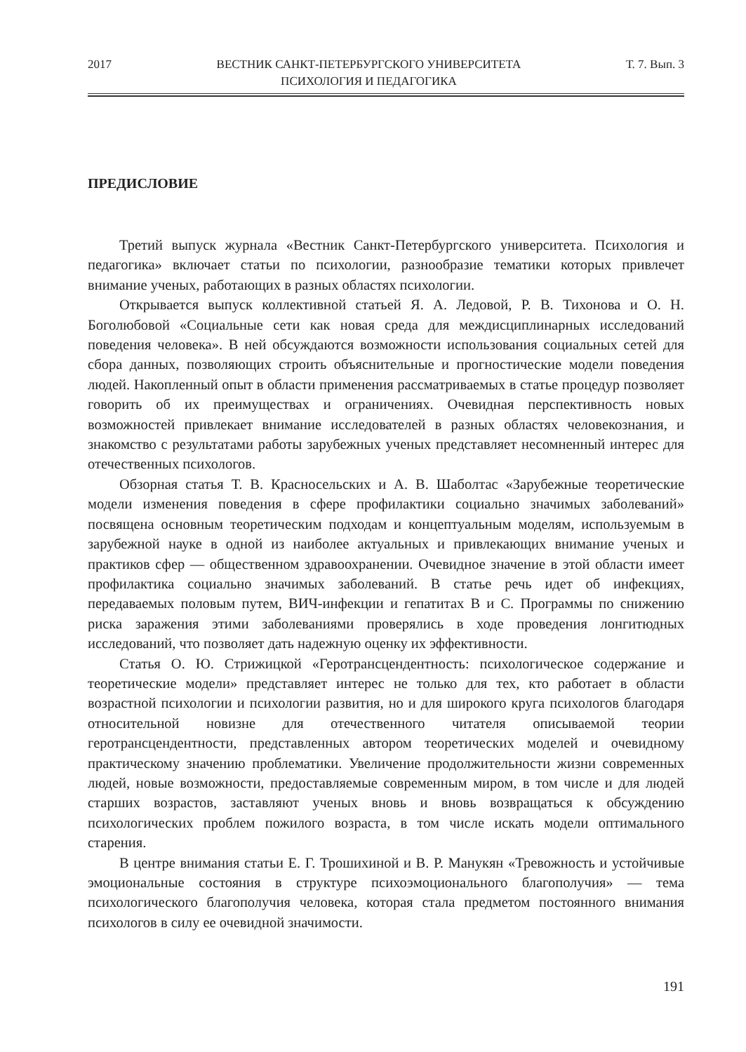2017 ВЕСТНИК САНКТ-ПЕТЕРБУРГСКОГО УНИВЕРСИТЕТА
ПСИХОЛОГИЯ И ПЕДАГОГИКА Т. 7. Вып. 3
ПРЕДИСЛОВИЕ
Третий выпуск журнала «Вестник Санкт-Петербургского университета. Психология и педагогика» включает статьи по психологии, разнообразие тематики которых привлечет внимание ученых, работающих в разных областях психологии.
Открывается выпуск коллективной статьей Я. А. Ледовой, Р. В. Тихонова и О. Н. Боголюбовой «Социальные сети как новая среда для междисциплинарных исследований поведения человека». В ней обсуждаются возможности использования социальных сетей для сбора данных, позволяющих строить объяснительные и прогностические модели поведения людей. Накопленный опыт в области применения рассматриваемых в статье процедур позволяет говорить об их преимуществах и ограничениях. Очевидная перспективность новых возможностей привлекает внимание исследователей в разных областях человекознания, и знакомство с результатами работы зарубежных ученых представляет несомненный интерес для отечественных психологов.
Обзорная статья Т. В. Красносельских и А. В. Шаболтас «Зарубежные теоретические модели изменения поведения в сфере профилактики социально значимых заболеваний» посвящена основным теоретическим подходам и концептуальным моделям, используемым в зарубежной науке в одной из наиболее актуальных и привлекающих внимание ученых и практиков сфер — общественном здравоохранении. Очевидное значение в этой области имеет профилактика социально значимых заболеваний. В статье речь идет об инфекциях, передаваемых половым путем, ВИЧ-инфекции и гепатитах B и C. Программы по снижению риска заражения этими заболеваниями проверялись в ходе проведения лонгитюдных исследований, что позволяет дать надежную оценку их эффективности.
Статья О. Ю. Стрижицкой «Геротрансцендентность: психологическое содержание и теоретические модели» представляет интерес не только для тех, кто работает в области возрастной психологии и психологии развития, но и для широкого круга психологов благодаря относительной новизне для отечественного читателя описываемой теории геротрансцендентности, представленных автором теоретических моделей и очевидному практическому значению проблематики. Увеличение продолжительности жизни современных людей, новые возможности, предоставляемые современным миром, в том числе и для людей старших возрастов, заставляют ученых вновь и вновь возвращаться к обсуждению психологических проблем пожилого возраста, в том числе искать модели оптимального старения.
В центре внимания статьи Е. Г. Трошихиной и В. Р. Манукян «Тревожность и устойчивые эмоциональные состояния в структуре психоэмоционального благополучия» — тема психологического благополучия человека, которая стала предметом постоянного внимания психологов в силу ее очевидной значимости.
191